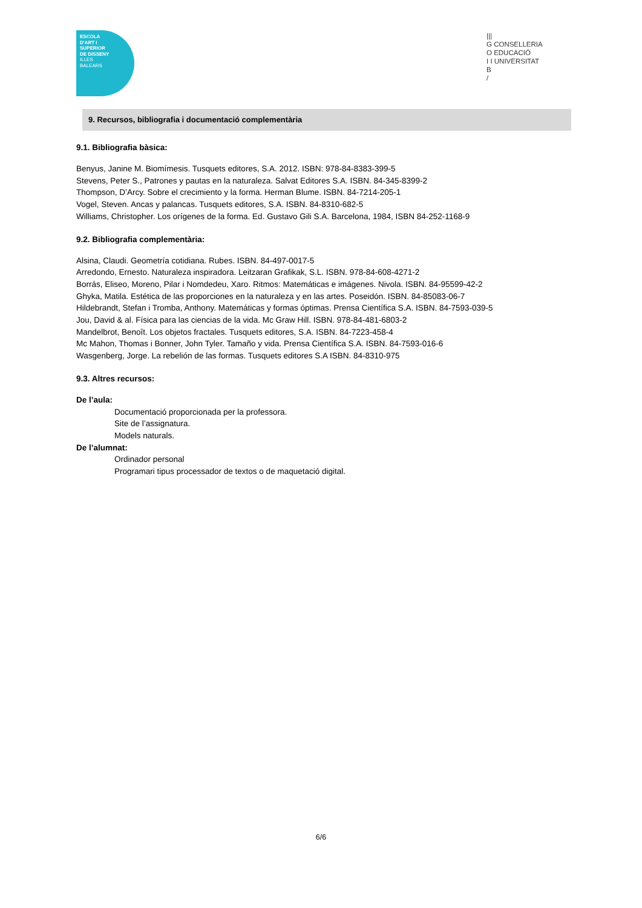ESCOLA
D'ART I
SUPERIOR
DE DISSENY
ILLES
BALEARS
|||
G CONSELLERIA
O EDUCACIÓ
I I UNIVERSITAT
B
/
9. Recursos, bibliografia i documentació complementària
9.1. Bibliografia bàsica:
Benyus, Janine M. Biomímesis. Tusquets editores, S.A. 2012. ISBN: 978-84-8383-399-5
Stevens, Peter S., Patrones y pautas en la naturaleza. Salvat Editores S.A. ISBN. 84-345-8399-2
Thompson, D’Arcy. Sobre el crecimiento y la forma. Herman Blume. ISBN. 84-7214-205-1
Vogel, Steven. Ancas y palancas. Tusquets editores, S.A. ISBN. 84-8310-682-5
Williams, Christopher. Los orígenes de la forma. Ed. Gustavo Gili S.A. Barcelona, 1984, ISBN 84-252-1168-9
9.2. Bibliografia complementària:
Alsina, Claudi. Geometría cotidiana. Rubes. ISBN. 84-497-0017-5
Arredondo, Ernesto. Naturaleza inspiradora. Leitzaran Grafikak, S.L. ISBN. 978-84-608-4271-2
Borrás, Eliseo, Moreno, Pilar i Nomdedeu, Xaro. Ritmos: Matemáticas e imágenes. Nivola. ISBN. 84-95599-42-2
Ghyka, Matila. Estética de las proporciones en la naturaleza y en las artes. Poseidón. ISBN. 84-85083-06-7
Hildebrandt, Stefan i Tromba, Anthony. Matemáticas y formas óptimas. Prensa Científica S.A. ISBN. 84-7593-039-5
Jou, David & al. Física para las ciencias de la vida. Mc Graw Hill. ISBN. 978-84-481-6803-2
Mandelbrot, Benoît. Los objetos fractales. Tusquets editores, S.A. ISBN. 84-7223-458-4
Mc Mahon, Thomas i Bonner, John Tyler. Tamaño y vida. Prensa Científica S.A. ISBN. 84-7593-016-6
Wasgenberg, Jorge. La rebelión de las formas. Tusquets editores S.A ISBN. 84-8310-975
9.3. Altres recursos:
De l’aula:
Documentació proporcionada per la professora.
Site de l’assignatura.
Models naturals.
De l’alumnat:
Ordinador personal
Programari tipus processador de textos o de maquetació digital.
6/6